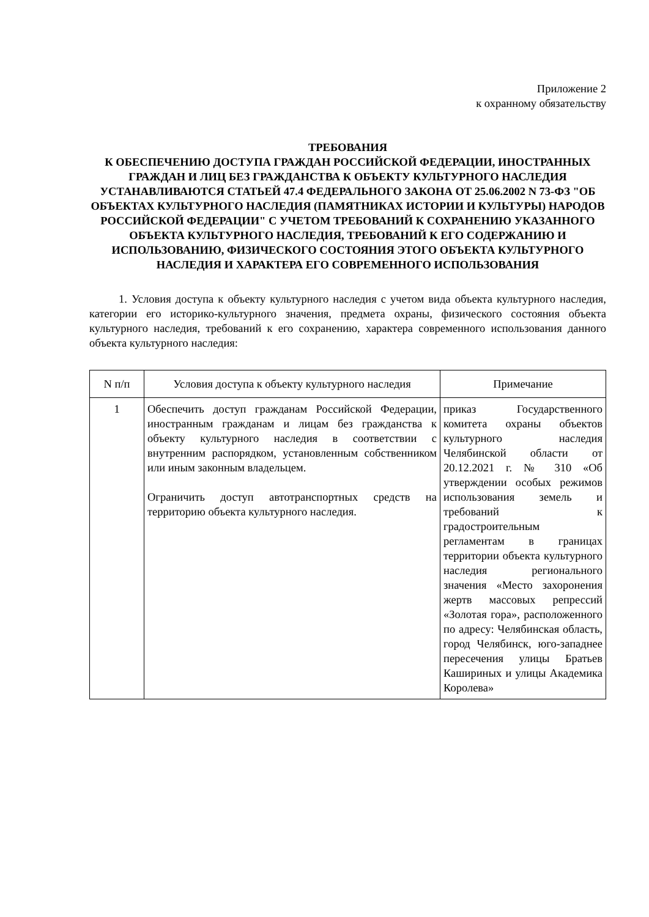Приложение 2
к охранному обязательству
ТРЕБОВАНИЯ
К ОБЕСПЕЧЕНИЮ ДОСТУПА ГРАЖДАН РОССИЙСКОЙ ФЕДЕРАЦИИ, ИНОСТРАННЫХ ГРАЖДАН И ЛИЦ БЕЗ ГРАЖДАНСТВА К ОБЪЕКТУ КУЛЬТУРНОГО НАСЛЕДИЯ УСТАНАВЛИВАЮТСЯ СТАТЬЕЙ 47.4 ФЕДЕРАЛЬНОГО ЗАКОНА ОТ 25.06.2002 N 73-ФЗ "ОБ ОБЪЕКТАХ КУЛЬТУРНОГО НАСЛЕДИЯ (ПАМЯТНИКАХ ИСТОРИИ И КУЛЬТУРЫ) НАРОДОВ РОССИЙСКОЙ ФЕДЕРАЦИИ" С УЧЕТОМ ТРЕБОВАНИЙ К СОХРАНЕНИЮ УКАЗАННОГО ОБЪЕКТА КУЛЬТУРНОГО НАСЛЕДИЯ, ТРЕБОВАНИЙ К ЕГО СОДЕРЖАНИЮ И ИСПОЛЬЗОВАНИЮ, ФИЗИЧЕСКОГО СОСТОЯНИЯ ЭТОГО ОБЪЕКТА КУЛЬТУРНОГО НАСЛЕДИЯ И ХАРАКТЕРА ЕГО СОВРЕМЕННОГО ИСПОЛЬЗОВАНИЯ
1. Условия доступа к объекту культурного наследия с учетом вида объекта культурного наследия, категории его историко-культурного значения, предмета охраны, физического состояния объекта культурного наследия, требований к его сохранению, характера современного использования данного объекта культурного наследия:
| N п/п | Условия доступа к объекту культурного наследия | Примечание |
| --- | --- | --- |
| 1 | Обеспечить доступ гражданам Российской Федерации, иностранным гражданам и лицам без гражданства к объекту культурного наследия в соответствии с внутренним распорядком, установленным собственником или иным законным владельцем. Ограничить доступ автотранспортных средств на территорию объекта культурного наследия. | приказ Государственного комитета охраны объектов культурного наследия Челябинской области от 20.12.2021 г. № 310 «Об утверждении особых режимов использования земель и требований к градостроительным регламентам в границах территории объекта культурного наследия регионального значения «Место захоронения жертв массовых репрессий «Золотая гора», расположенного по адресу: Челябинская область, город Челябинск, юго-западнее пересечения улицы Братьев Кашириных и улицы Академика Королева» |